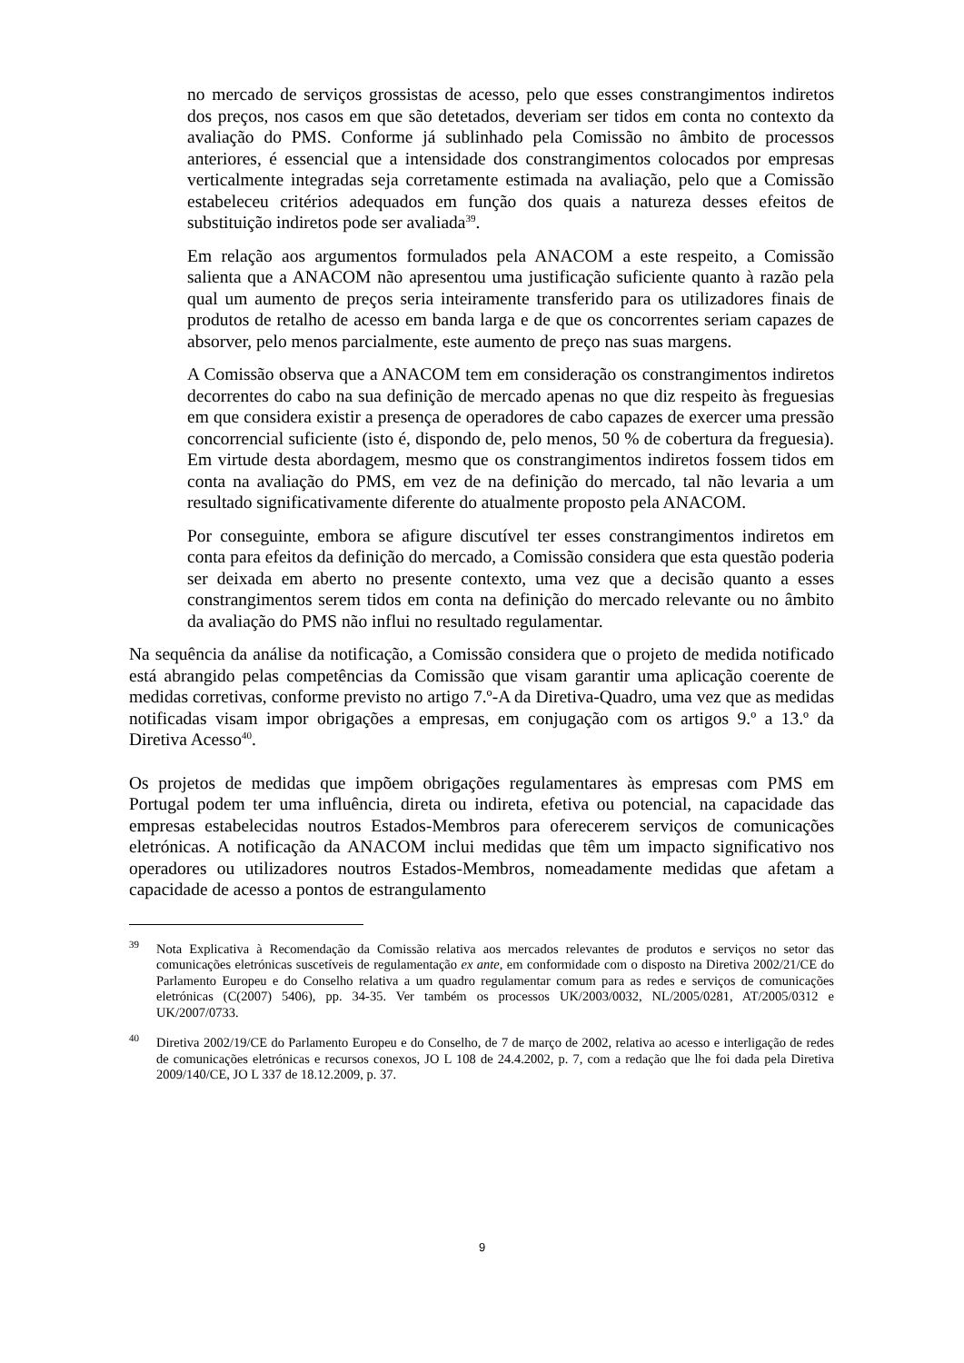no mercado de serviços grossistas de acesso, pelo que esses constrangimentos indiretos dos preços, nos casos em que são detetados, deveriam ser tidos em conta no contexto da avaliação do PMS. Conforme já sublinhado pela Comissão no âmbito de processos anteriores, é essencial que a intensidade dos constrangimentos colocados por empresas verticalmente integradas seja corretamente estimada na avaliação, pelo que a Comissão estabeleceu critérios adequados em função dos quais a natureza desses efeitos de substituição indiretos pode ser avaliada<sup>39</sup>.
Em relação aos argumentos formulados pela ANACOM a este respeito, a Comissão salienta que a ANACOM não apresentou uma justificação suficiente quanto à razão pela qual um aumento de preços seria inteiramente transferido para os utilizadores finais de produtos de retalho de acesso em banda larga e de que os concorrentes seriam capazes de absorver, pelo menos parcialmente, este aumento de preço nas suas margens.
A Comissão observa que a ANACOM tem em consideração os constrangimentos indiretos decorrentes do cabo na sua definição de mercado apenas no que diz respeito às freguesias em que considera existir a presença de operadores de cabo capazes de exercer uma pressão concorrencial suficiente (isto é, dispondo de, pelo menos, 50 % de cobertura da freguesia). Em virtude desta abordagem, mesmo que os constrangimentos indiretos fossem tidos em conta na avaliação do PMS, em vez de na definição do mercado, tal não levaria a um resultado significativamente diferente do atualmente proposto pela ANACOM.
Por conseguinte, embora se afigure discutível ter esses constrangimentos indiretos em conta para efeitos da definição do mercado, a Comissão considera que esta questão poderia ser deixada em aberto no presente contexto, uma vez que a decisão quanto a esses constrangimentos serem tidos em conta na definição do mercado relevante ou no âmbito da avaliação do PMS não influi no resultado regulamentar.
Na sequência da análise da notificação, a Comissão considera que o projeto de medida notificado está abrangido pelas competências da Comissão que visam garantir uma aplicação coerente de medidas corretivas, conforme previsto no artigo 7.º-A da Diretiva-Quadro, uma vez que as medidas notificadas visam impor obrigações a empresas, em conjugação com os artigos 9.º a 13.º da Diretiva Acesso<sup>40</sup>.
Os projetos de medidas que impõem obrigações regulamentares às empresas com PMS em Portugal podem ter uma influência, direta ou indireta, efetiva ou potencial, na capacidade das empresas estabelecidas noutros Estados-Membros para oferecerem serviços de comunicações eletrónicas. A notificação da ANACOM inclui medidas que têm um impacto significativo nos operadores ou utilizadores noutros Estados-Membros, nomeadamente medidas que afetam a capacidade de acesso a pontos de estrangulamento
<sup>39</sup> Nota Explicativa à Recomendação da Comissão relativa aos mercados relevantes de produtos e serviços no setor das comunicações eletrónicas suscetíveis de regulamentação ex ante, em conformidade com o disposto na Diretiva 2002/21/CE do Parlamento Europeu e do Conselho relativa a um quadro regulamentar comum para as redes e serviços de comunicações eletrónicas (C(2007) 5406), pp. 34-35. Ver também os processos UK/2003/0032, NL/2005/0281, AT/2005/0312 e UK/2007/0733.
<sup>40</sup> Diretiva 2002/19/CE do Parlamento Europeu e do Conselho, de 7 de março de 2002, relativa ao acesso e interligação de redes de comunicações eletrónicas e recursos conexos, JO L 108 de 24.4.2002, p. 7, com a redação que lhe foi dada pela Diretiva 2009/140/CE, JO L 337 de 18.12.2009, p. 37.
9